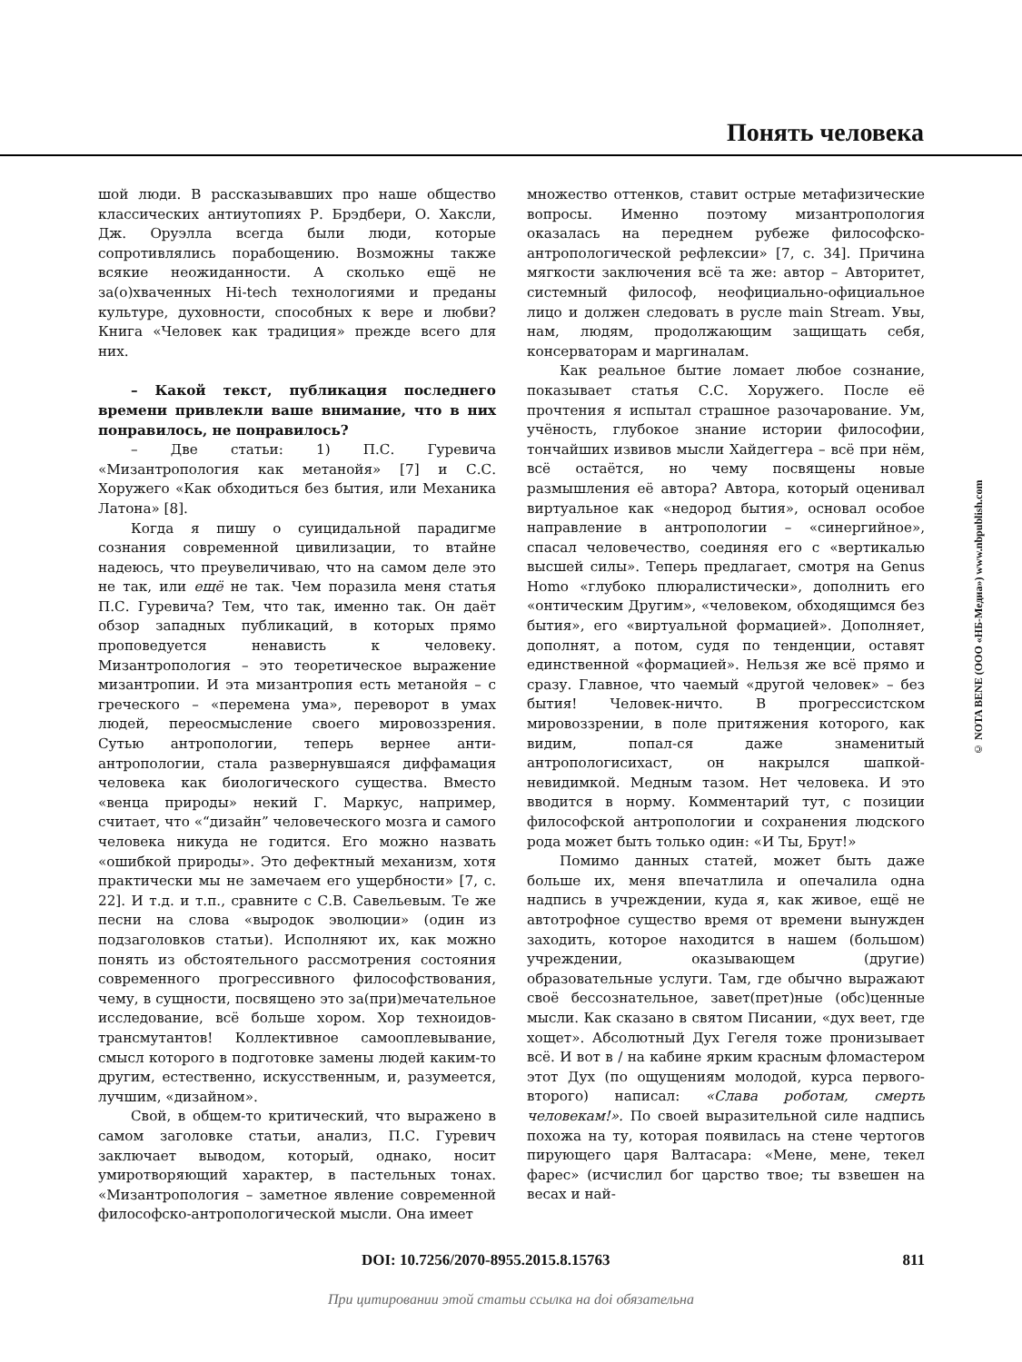Понять человека
шой люди. В рассказывавших про наше общество классических антиутопиях Р. Брэдбери, О. Хаксли, Дж. Оруэлла всегда были люди, которые сопротивлялись порабощению. Возможны также всякие неожиданности. А сколько ещё не за(о)хваченных Hi-tech технологиями и преданы культуре, духовности, способных к вере и любви? Книга «Человек как традиция» прежде всего для них.
– Какой текст, публикация последнего времени привлекли ваше внимание, что в них понравилось, не понравилось?
– Две статьи: 1) П.С. Гуревича «Мизантропология как метанойя» [7] и С.С. Хоружего «Как обходиться без бытия, или Механика Латона» [8].
Когда я пишу о суицидальной парадигме сознания современной цивилизации, то втайне надеюсь, что преувеличиваю, что на самом деле это не так, или ещё не так. Чем поразила меня статья П.С. Гуревича? Тем, что так, именно так. Он даёт обзор западных публикаций, в которых прямо проповедуется ненависть к человеку. Мизантропология – это теоретическое выражение мизантропии. И эта мизантропия есть метанойя – с греческого – «перемена ума», переворот в умах людей, переосмысление своего мировоззрения. Сутью антропологии, теперь вернее анти-антропологии, стала развернувшаяся диффамация человека как биологического существа. Вместо «венца природы» некий Г. Маркус, например, считает, что «“дизайн” человеческого мозга и самого человека никуда не годится. Его можно назвать «ошибкой природы». Это дефектный механизм, хотя практически мы не замечаем его ущербности» [7, с. 22]. И т.д. и т.п., сравните с С.В. Савельевым. Те же песни на слова «выродок эволюции» (один из подзаголовков статьи). Исполняют их, как можно понять из обстоятельного рассмотрения состояния современного прогрессивного философствования, чему, в сущности, посвящено это за(при)мечательное исследование, всё больше хором. Хор техноидов-трансмутантов! Коллективное самооплевывание, смысл которого в подготовке замены людей каким-то другим, естественно, искусственным, и, разумеется, лучшим, «дизайном».
Свой, в общем-то критический, что выражено в самом заголовке статьи, анализ, П.С. Гуревич заключает выводом, который, однако, носит умиротворяющий характер, в пастельных тонах. «Мизантропология – заметное явление современной философско-антропологической мысли. Она имеет
множество оттенков, ставит острые метафизические вопросы. Именно поэтому мизантропология оказалась на переднем рубеже философско-антропологической рефлексии» [7, с. 34]. Причина мягкости заключения всё та же: автор – Авторитет, системный философ, неофициально-официальное лицо и должен следовать в русле main Stream. Увы, нам, людям, продолжающим защищать себя, консерваторам и маргиналам.
Как реальное бытие ломает любое сознание, показывает статья С.С. Хоружего. После её прочтения я испытал страшное разочарование. Ум, учёность, глубокое знание истории философии, тончайших извивов мысли Хайдеггера – всё при нём, всё остаётся, но чему посвящены новые размышления её автора? Автора, который оценивал виртуальное как «недород бытия», основал особое направление в антропологии – «синергийное», спасал человечество, соединяя его с «вертикалью высшей силы». Теперь предлагает, смотря на Genus Homo «глубоко плюралистически», дополнить его «онтическим Другим», «человеком, обходящимся без бытия», его «виртуальной формацией». Дополняет, дополнят, а потом, судя по тенденции, оставят единственной «формацией». Нельзя же всё прямо и сразу. Главное, что чаемый «другой человек» – без бытия! Человек-ничто. В прогрессистском мировоззрении, в поле притяжения которого, как видим, попал-ся даже знаменитый антропологисихаст, он накрылся шапкой-невидимкой. Медным тазом. Нет человека. И это вводится в норму. Комментарий тут, с позиции философской антропологии и сохранения людского рода может быть только один: «И Ты, Брут!»
Помимо данных статей, может быть даже больше их, меня впечатлила и опечалила одна надпись в учреждении, куда я, как живое, ещё не автотрофное существо время от времени вынужден заходить, которое находится в нашем (большом) учреждении, оказывающем (другие) образовательные услуги. Там, где обычно выражают своё бессознательное, завет(прет)ные (обс)ценные мысли. Как сказано в святом Писании, «дух веет, где хощет». Абсолютный Дух Гегеля тоже пронизывает всё. И вот в / на кабине ярким красным фломастером этот Дух (по ощущениям молодой, курса первого-второго) написал: «Слава роботам, смерть человекам!». По своей выразительной силе надпись похожа на ту, которая появилась на стене чертогов пирующего царя Валтасара: «Мене, мене, текел фарес» (исчислил бог царство твое; ты взвешен на весах и най-
© NOTA BENE (ООО «НБ-Медиа») www.nbpublish.com
DOI: 10.7256/2070-8955.2015.8.15763 811
При цитировании этой статьи ссылка на doi обязательна